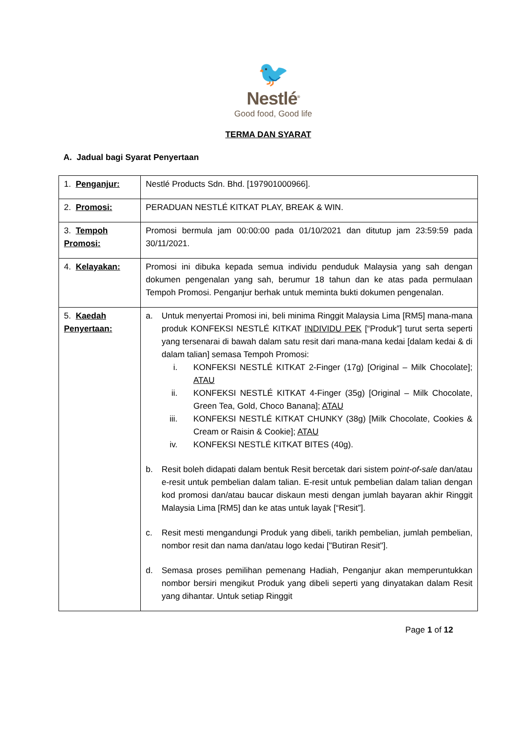🐦
Nestlé<sup>®</sup>
Good food, Good life
TERMA DAN SYARAT
A. Jadual bagi Syarat Penyertaan
| 1. Penganjur: | Nestlé Products Sdn. Bhd. [197901000966]. |
| 2. Promosi: | PERADUAN NESTLÉ KITKAT PLAY, BREAK & WIN. |
| 3. Tempoh Promosi: | Promosi bermula jam 00:00:00 pada 01/10/2021 dan ditutup jam 23:59:59 pada 30/11/2021. |
| 4. Kelayakan: | Promosi ini dibuka kepada semua individu penduduk Malaysia yang sah dengan dokumen pengenalan yang sah, berumur 18 tahun dan ke atas pada permulaan Tempoh Promosi. Penganjur berhak untuk meminta bukti dokumen pengenalan. |
| 5. Kaedah Penyertaan: | a. Untuk menyertai Promosi ini, beli minima Ringgit Malaysia Lima [RM5] mana-mana produk KONFEKSI NESTLÉ KITKAT INDIVIDU PEK [“Produk”] turut serta seperti yang tersenarai di bawah dalam satu resit dari mana-mana kedai [dalam kedai & di dalam talian] semasa Tempoh Promosi: i. KONFEKSI NESTLÉ KITKAT 2-Finger (17g) [Original – Milk Chocolate]; ATAU ii. KONFEKSI NESTLÉ KITKAT 4-Finger (35g) [Original – Milk Chocolate, Green Tea, Gold, Choco Banana]; ATAU iii. KONFEKSI NESTLÉ KITKAT CHUNKY (38g) [Milk Chocolate, Cookies & Cream or Raisin & Cookie]; ATAU iv. KONFEKSI NESTLÉ KITKAT BITES (40g). b. Resit boleh didapati dalam bentuk Resit bercetak dari sistem p oint-of-sale dan/atau e-resit untuk pembelian dalam talian. E-resit untuk pembelian dalam talian dengan kod promosi dan/atau baucar diskaun mesti dengan jumlah bayaran akhir Ringgit Malaysia Lima [RM5] dan ke atas untuk layak [“Resit”]. c. Resit mesti mengandungi Produk yang dibeli, tarikh pembelian, jumlah pembelian, nombor resit dan nama dan/atau logo kedai ["Butiran Resit"]. d. Semasa proses pemilihan pemenang Hadiah, Penganjur akan memperuntukkan nombor bersiri mengikut Produk yang dibeli seperti yang dinyatakan dalam Resit yang dihantar. Untuk setiap Ringgit |
Page 1 of 12